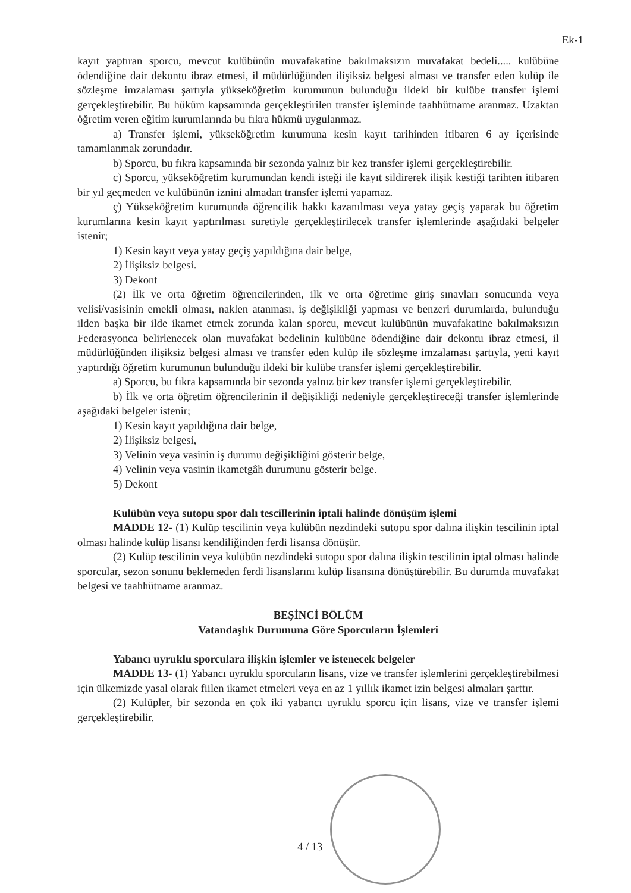Ek-1
kayıt yaptıran sporcu, mevcut kulübünün muvafakatine bakılmaksızın muvafakat bedeli..... kulübüne ödendiğine dair dekontu ibraz etmesi, il müdürlüğünden ilişiksiz belgesi alması ve transfer eden kulüp ile sözleşme imzalaması şartıyla yükseköğretim kurumunun bulunduğu ildeki bir kulübe transfer işlemi gerçekleştirebilir. Bu hüküm kapsamında gerçekleştirilen transfer işleminde taahhütname aranmaz. Uzaktan öğretim veren eğitim kurumlarında bu fıkra hükmü uygulanmaz.
a) Transfer işlemi, yükseköğretim kurumuna kesin kayıt tarihinden itibaren 6 ay içerisinde tamamlanmak zorundadır.
b) Sporcu, bu fıkra kapsamında bir sezonda yalnız bir kez transfer işlemi gerçekleştirebilir.
c) Sporcu, yükseköğretim kurumundan kendi isteği ile kayıt sildirerek ilişik kestiği tarihten itibaren bir yıl geçmeden ve kulübünün iznini almadan transfer işlemi yapamaz.
ç) Yükseköğretim kurumunda öğrencilik hakkı kazanılması veya yatay geçiş yaparak bu öğretim kurumlarına kesin kayıt yaptırılması suretiyle gerçekleştirilecek transfer işlemlerinde aşağıdaki belgeler istenir;
1) Kesin kayıt veya yatay geçiş yapıldığına dair belge,
2) İlişiksiz belgesi.
3) Dekont
(2) İlk ve orta öğretim öğrencilerinden, ilk ve orta öğretime giriş sınavları sonucunda veya velisi/vasisinin emekli olması, naklen atanması, iş değişikliği yapması ve benzeri durumlarda, bulunduğu ilden başka bir ilde ikamet etmek zorunda kalan sporcu, mevcut kulübünün muvafakatine bakılmaksızın Federasyonca belirlenecek olan muvafakat bedelinin kulübüne ödendiğine dair dekontu ibraz etmesi, il müdürlüğünden ilişiksiz belgesi alması ve transfer eden kulüp ile sözleşme imzalaması şartıyla, yeni kayıt yaptırdığı öğretim kurumunun bulunduğu ildeki bir kulübe transfer işlemi gerçekleştirebilir.
a) Sporcu, bu fıkra kapsamında bir sezonda yalnız bir kez transfer işlemi gerçekleştirebilir.
b) İlk ve orta öğretim öğrencilerinin il değişikliği nedeniyle gerçekleştireceği transfer işlemlerinde aşağıdaki belgeler istenir;
1) Kesin kayıt yapıldığına dair belge,
2) İlişiksiz belgesi,
3) Velinin veya vasinin iş durumu değişikliğini gösterir belge,
4) Velinin veya vasinin ikametgâh durumunu gösterir belge.
5) Dekont
Kulübün veya sutopu spor dalı tescillerinin iptali halinde dönüşüm işlemi
MADDE 12- (1) Kulüp tescilinin veya kulübün nezdindeki sutopu spor dalına ilişkin tescilinin iptal olması halinde kulüp lisansı kendiliğinden ferdi lisansa dönüşür.
(2) Kulüp tescilinin veya kulübün nezdindeki sutopu spor dalına ilişkin tescilinin iptal olması halinde sporcular, sezon sonunu beklemeden ferdi lisanslarını kulüp lisansına dönüştürebilir. Bu durumda muvafakat belgesi ve taahhütname aranmaz.
BEŞİNCİ BÖLÜM
Vatandaşlık Durumuna Göre Sporcuların İşlemleri
Yabancı uyruklu sporculara ilişkin işlemler ve istenecek belgeler
MADDE 13- (1) Yabancı uyruklu sporcuların lisans, vize ve transfer işlemlerini gerçekleştirebilmesi için ülkemizde yasal olarak fiilen ikamet etmeleri veya en az 1 yıllık ikamet izin belgesi almaları şarttır.
(2) Kulüpler, bir sezonda en çok iki yabancı uyruklu sporcu için lisans, vize ve transfer işlemi gerçekleştirebilir.
4 / 13